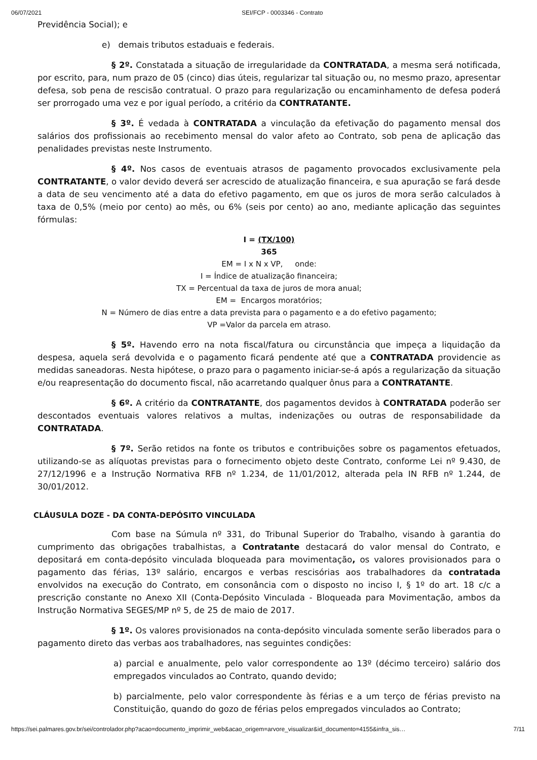06/07/2021 SEI/FCP - 0003346 - Contrato
Previdência Social); e
e) demais tributos estaduais e federais.
§ 2º. Constatada a situação de irregularidade da CONTRATADA, a mesma será notificada, por escrito, para, num prazo de 05 (cinco) dias úteis, regularizar tal situação ou, no mesmo prazo, apresentar defesa, sob pena de rescisão contratual. O prazo para regularização ou encaminhamento de defesa poderá ser prorrogado uma vez e por igual período, a critério da CONTRATANTE.
§ 3º. É vedada à CONTRATADA a vinculação da efetivação do pagamento mensal dos salários dos profissionais ao recebimento mensal do valor afeto ao Contrato, sob pena de aplicação das penalidades previstas neste Instrumento.
§ 4º. Nos casos de eventuais atrasos de pagamento provocados exclusivamente pela CONTRATANTE, o valor devido deverá ser acrescido de atualização financeira, e sua apuração se fará desde a data de seu vencimento até a data do efetivo pagamento, em que os juros de mora serão calculados à taxa de 0,5% (meio por cento) ao mês, ou 6% (seis por cento) ao ano, mediante aplicação das seguintes fórmulas:
I = (TX/100)
365
EM = I x N x VP, onde:
I = Índice de atualização financeira;
TX = Percentual da taxa de juros de mora anual;
EM = Encargos moratórios;
N = Número de dias entre a data prevista para o pagamento e a do efetivo pagamento;
VP =Valor da parcela em atraso.
§ 5º. Havendo erro na nota fiscal/fatura ou circunstância que impeça a liquidação da despesa, aquela será devolvida e o pagamento ficará pendente até que a CONTRATADA providencie as medidas saneadoras. Nesta hipótese, o prazo para o pagamento iniciar-se-á após a regularização da situação e/ou reapresentação do documento fiscal, não acarretando qualquer ônus para a CONTRATANTE.
§ 6º. A critério da CONTRATANTE, dos pagamentos devidos à CONTRATADA poderão ser descontados eventuais valores relativos a multas, indenizações ou outras de responsabilidade da CONTRATADA.
§ 7º. Serão retidos na fonte os tributos e contribuições sobre os pagamentos efetuados, utilizando-se as alíquotas previstas para o fornecimento objeto deste Contrato, conforme Lei nº 9.430, de 27/12/1996 e a Instrução Normativa RFB nº 1.234, de 11/01/2012, alterada pela IN RFB nº 1.244, de 30/01/2012.
CLÁUSULA DOZE - DA CONTA-DEPÓSITO VINCULADA
Com base na Súmula nº 331, do Tribunal Superior do Trabalho, visando à garantia do cumprimento das obrigações trabalhistas, a Contratante destacará do valor mensal do Contrato, e depositará em conta-depósito vinculada bloqueada para movimentação, os valores provisionados para o pagamento das férias, 13º salário, encargos e verbas rescisórias aos trabalhadores da contratada envolvidos na execução do Contrato, em consonância com o disposto no inciso I, § 1º do art. 18 c/c a prescrição constante no Anexo XII (Conta-Depósito Vinculada - Bloqueada para Movimentação, ambos da Instrução Normativa SEGES/MP nº 5, de 25 de maio de 2017.
§ 1º. Os valores provisionados na conta-depósito vinculada somente serão liberados para o pagamento direto das verbas aos trabalhadores, nas seguintes condições:
a) parcial e anualmente, pelo valor correspondente ao 13º (décimo terceiro) salário dos empregados vinculados ao Contrato, quando devido;
b) parcialmente, pelo valor correspondente às férias e a um terço de férias previsto na Constituição, quando do gozo de férias pelos empregados vinculados ao Contrato;
https://sei.palmares.gov.br/sei/controlador.php?acao=documento_imprimir_web&acao_origem=arvore_visualizar&id_documento=4155&infra_sis… 7/11